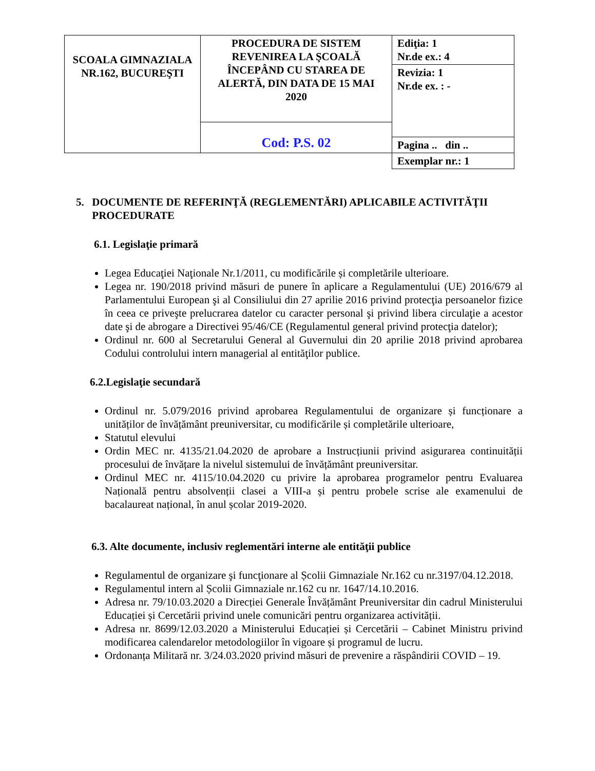| SCOALA GIMNAZIALA NR.162, BUCUREŞTI | PROCEDURA DE SISTEM REVENIREA LA ŞCOALĂ ÎNCEPÂND CU STAREA DE ALERTĂ, DIN DATA DE 15 MAI 2020 | Ediţia: 1 Nr.de ex.: 4 |
| | | Revizia: 1 Nr.de ex. : - |
| | Cod: P.S. 02 | |
| | | Pagina .. din .. |
| | | Exemplar nr.: 1 |
5. DOCUMENTE DE REFERINŢĂ (REGLEMENTĂRI) APLICABILE ACTIVITĂŢII PROCEDURATE
6.1. Legislaţie primară
Legea Educaţiei Naţionale Nr.1/2011, cu modificările și completările ulterioare.
Legea nr. 190/2018 privind măsuri de punere în aplicare a Regulamentului (UE) 2016/679 al Parlamentului European şi al Consiliului din 27 aprilie 2016 privind protecţia persoanelor fizice în ceea ce priveşte prelucrarea datelor cu caracter personal şi privind libera circulaţie a acestor date şi de abrogare a Directivei 95/46/CE (Regulamentul general privind protecţia datelor);
Ordinul nr. 600 al Secretarului General al Guvernului din 20 aprilie 2018 privind aprobarea Codului controlului intern managerial al entităţilor publice.
6.2.Legislaţie secundară
Ordinul nr. 5.079/2016 privind aprobarea Regulamentului de organizare și funcționare a unităților de învățământ preuniversitar, cu modificările și completările ulterioare,
Statutul elevului
Ordin MEC nr. 4135/21.04.2020 de aprobare a Instrucțiunii privind asigurarea continuității procesului de învățare la nivelul sistemului de învățământ preuniversitar.
Ordinul MEC nr. 4115/10.04.2020 cu privire la aprobarea programelor pentru Evaluarea Națională pentru absolvenții clasei a VIII-a și pentru probele scrise ale examenului de bacalaureat național, în anul școlar 2019-2020.
6.3. Alte documente, inclusiv reglementări interne ale entităţii publice
Regulamentul de organizare şi funcţionare al Școlii Gimnaziale Nr.162 cu nr.3197/04.12.2018.
Regulamentul intern al Școlii Gimnaziale nr.162 cu nr. 1647/14.10.2016.
Adresa nr. 79/10.03.2020 a Direcției Generale Învățământ Preuniversitar din cadrul Ministerului Educației și Cercetării privind unele comunicări pentru organizarea activității.
Adresa nr. 8699/12.03.2020 a Ministerului Educației și Cercetării – Cabinet Ministru privind modificarea calendarelor metodologiilor în vigoare și programul de lucru.
Ordonanța Militară nr. 3/24.03.2020 privind măsuri de prevenire a răspândirii COVID – 19.